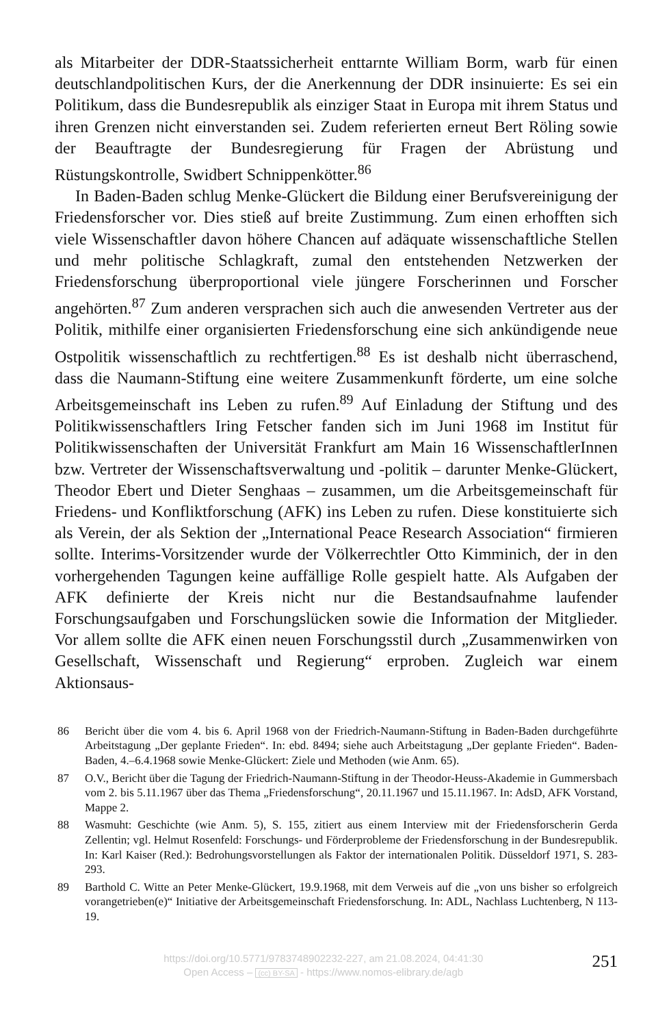als Mitarbeiter der DDR-Staatssicherheit enttarnte William Borm, warb für einen deutschlandpolitischen Kurs, der die Anerkennung der DDR insinuierte: Es sei ein Politikum, dass die Bundesrepublik als einziger Staat in Europa mit ihrem Status und ihren Grenzen nicht einverstanden sei. Zudem referierten erneut Bert Röling sowie der Beauftragte der Bundesregierung für Fragen der Abrüstung und Rüstungskontrolle, Swidbert Schnippenkötter.<sup>86</sup>
In Baden-Baden schlug Menke-Glückert die Bildung einer Berufsvereinigung der Friedensforscher vor. Dies stieß auf breite Zustimmung. Zum einen erhofften sich viele Wissenschaftler davon höhere Chancen auf adäquate wissenschaftliche Stellen und mehr politische Schlagkraft, zumal den entstehenden Netzwerken der Friedensforschung überproportional viele jüngere Forscherinnen und Forscher angehörten.<sup>87</sup> Zum anderen versprachen sich auch die anwesenden Vertreter aus der Politik, mithilfe einer organisierten Friedensforschung eine sich ankündigende neue Ostpolitik wissenschaftlich zu rechtfertigen.<sup>88</sup> Es ist deshalb nicht überraschend, dass die Naumann-Stiftung eine weitere Zusammenkunft förderte, um eine solche Arbeitsgemeinschaft ins Leben zu rufen.<sup>89</sup> Auf Einladung der Stiftung und des Politikwissenschaftlers Iring Fetscher fanden sich im Juni 1968 im Institut für Politikwissenschaften der Universität Frankfurt am Main 16 WissenschaftlerInnen bzw. Vertreter der Wissenschaftsverwaltung und -politik – darunter Menke-Glückert, Theodor Ebert und Dieter Senghaas – zusammen, um die Arbeitsgemeinschaft für Friedens- und Konfliktforschung (AFK) ins Leben zu rufen. Diese konstituierte sich als Verein, der als Sektion der „International Peace Research Association“ firmieren sollte. Interims-Vorsitzender wurde der Völkerrechtler Otto Kimminich, der in den vorhergehenden Tagungen keine auffällige Rolle gespielt hatte. Als Aufgaben der AFK definierte der Kreis nicht nur die Bestandsaufnahme laufender Forschungsaufgaben und Forschungslücken sowie die Information der Mitglieder. Vor allem sollte die AFK einen neuen Forschungsstil durch „Zusammenwirken von Gesellschaft, Wissenschaft und Regierung“ erproben. Zugleich war einem Aktionsaus-
86 Bericht über die vom 4. bis 6. April 1968 von der Friedrich-Naumann-Stiftung in Baden-Baden durchgeführte Arbeitstagung „Der geplante Frieden“. In: ebd. 8494; siehe auch Arbeitstagung „Der geplante Frieden“. Baden-Baden, 4.–6.4.1968 sowie Menke-Glückert: Ziele und Methoden (wie Anm. 65).
87 O.V., Bericht über die Tagung der Friedrich-Naumann-Stiftung in der Theodor-Heuss-Akademie in Gummersbach vom 2. bis 5.11.1967 über das Thema „Friedensforschung“, 20.11.1967 und 15.11.1967. In: AdsD, AFK Vorstand, Mappe 2.
88 Wasmuht: Geschichte (wie Anm. 5), S. 155, zitiert aus einem Interview mit der Friedensforscherin Gerda Zellentin; vgl. Helmut Rosenfeld: Forschungs- und Förderprobleme der Friedensforschung in der Bundesrepublik. In: Karl Kaiser (Red.): Bedrohungsvorstellungen als Faktor der internationalen Politik. Düsseldorf 1971, S. 283-293.
89 Barthold C. Witte an Peter Menke-Glückert, 19.9.1968, mit dem Verweis auf die „von uns bisher so erfolgreich vorangetrieben(e)“ Initiative der Arbeitsgemeinschaft Friedensforschung. In: ADL, Nachlass Luchtenberg, N 113-19.
https://doi.org/10.5771/9783748902232-227, am 21.08.2024, 04:41:30
Open Access – (cc) BY-SA - https://www.nomos-elibrary.de/agb
251